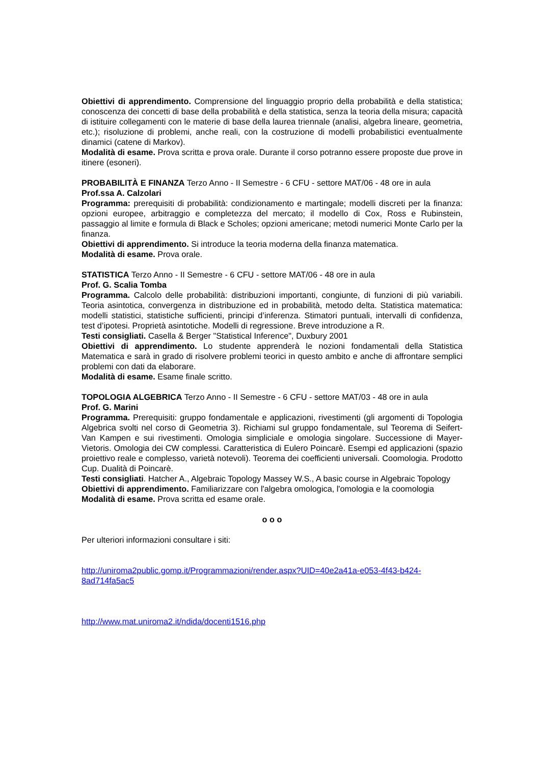Obiettivi di apprendimento. Comprensione del linguaggio proprio della probabilità e della statistica; conoscenza dei concetti di base della probabilità e della statistica, senza la teoria della misura; capacità di istituire collegamenti con le materie di base della laurea triennale (analisi, algebra lineare, geometria, etc.); risoluzione di problemi, anche reali, con la costruzione di modelli probabilistici eventualmente dinamici (catene di Markov).
Modalità di esame. Prova scritta e prova orale. Durante il corso potranno essere proposte due prove in itinere (esoneri).
PROBABILITÀ E FINANZA Terzo Anno - II Semestre - 6 CFU - settore MAT/06 - 48 ore in aula
Prof.ssa A. Calzolari
Programma: prerequisiti di probabilità: condizionamento e martingale; modelli discreti per la finanza: opzioni europee, arbitraggio e completezza del mercato; il modello di Cox, Ross e Rubinstein, passaggio al limite e formula di Black e Scholes; opzioni americane; metodi numerici Monte Carlo per la finanza.
Obiettivi di apprendimento. Si introduce la teoria moderna della finanza matematica.
Modalità di esame. Prova orale.
STATISTICA Terzo Anno - II Semestre - 6 CFU - settore MAT/06 - 48 ore in aula
Prof. G. Scalia Tomba
Programma. Calcolo delle probabilità: distribuzioni importanti, congiunte, di funzioni di più variabili. Teoria asintotica, convergenza in distribuzione ed in probabilità, metodo delta. Statistica matematica: modelli statistici, statistiche sufficienti, principi d’inferenza. Stimatori puntuali, intervalli di confidenza, test d’ipotesi. Proprietà asintotiche. Modelli di regressione. Breve introduzione a R.
Testi consigliati. Casella & Berger "Statistical Inference", Duxbury 2001
Obiettivi di apprendimento. Lo studente apprenderà le nozioni fondamentali della Statistica Matematica e sarà in grado di risolvere problemi teorici in questo ambito e anche di affrontare semplici problemi con dati da elaborare.
Modalità di esame. Esame finale scritto.
TOPOLOGIA ALGEBRICA Terzo Anno - II Semestre - 6 CFU - settore MAT/03 - 48 ore in aula
Prof. G. Marini
Programma. Prerequisiti: gruppo fondamentale e applicazioni, rivestimenti (gli argomenti di Topologia Algebrica svolti nel corso di Geometria 3). Richiami sul gruppo fondamentale, sul Teorema di Seifert-Van Kampen e sui rivestimenti. Omologia simpliciale e omologia singolare. Successione di Mayer-Vietoris. Omologia dei CW complessi. Caratteristica di Eulero Poincarè. Esempi ed applicazioni (spazio proiettivo reale e complesso, varietà notevoli). Teorema dei coefficienti universali. Coomologia. Prodotto Cup. Dualità di Poincarè.
Testi consigliati. Hatcher A., Algebraic Topology Massey W.S., A basic course in Algebraic Topology
Obiettivi di apprendimento. Familiarizzare con l'algebra omologica, l'omologia e la coomologia
Modalità di esame. Prova scritta ed esame orale.
o o o
Per ulteriori informazioni consultare i siti:
http://uniroma2public.gomp.it/Programmazioni/render.aspx?UID=40e2a41a-e053-4f43-b424-8ad714fa5ac5
http://www.mat.uniroma2.it/ndida/docenti1516.php